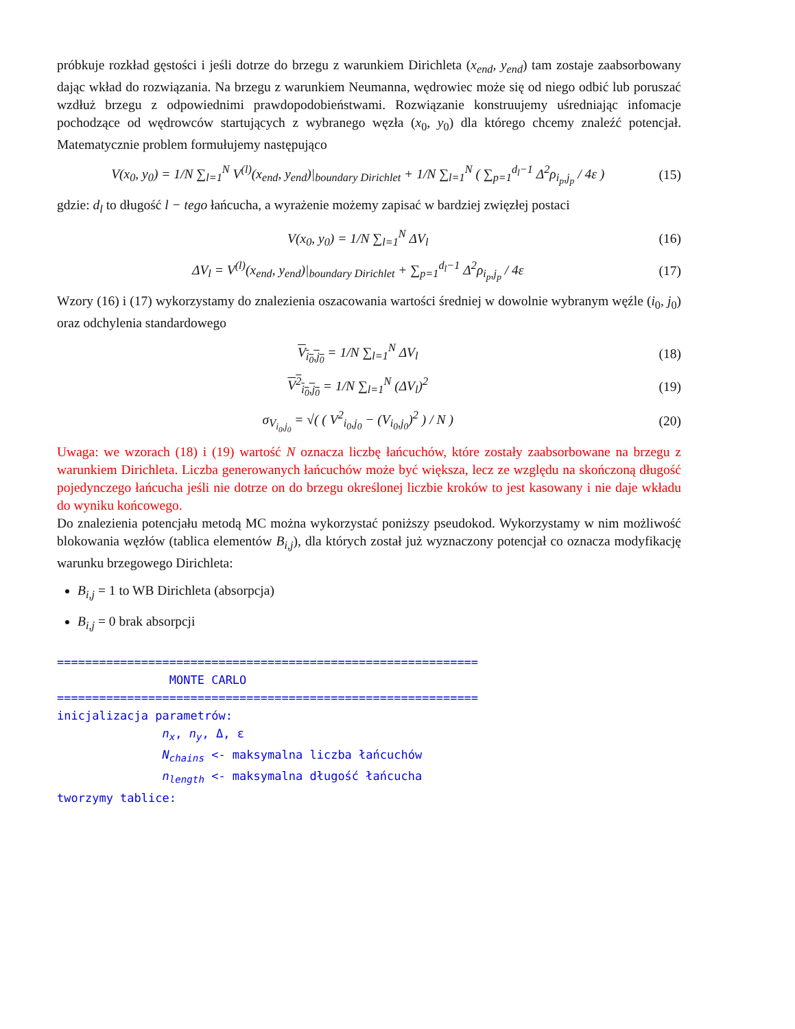próbkuje rozkład gęstości i jeśli dotrze do brzegu z warunkiem Dirichleta (x<sub>end</sub>, y<sub>end</sub>) tam zostaje zaabsorbowany dając wkład do rozwiązania. Na brzegu z warunkiem Neumanna, wędrowiec może się od niego odbić lub poruszać wzdłuż brzegu z odpowiednimi prawdopodobieństwami. Rozwiązanie konstruujemy uśredniając infomacje pochodzące od wędrowców startujących z wybranego węzła (x<sub>0</sub>, y<sub>0</sub>) dla którego chcemy znaleźć potencjał. Matematycznie problem formułujemy następująco
V(x<sub>0</sub>, y<sub>0</sub>) = 1/N ∑<sub>l=1</sub><sup>N</sup> V<sup>(l)</sup>(x<sub>end</sub>, y<sub>end</sub>)|<sub>boundary Dirichlet</sub> + 1/N ∑<sub>l=1</sub><sup>N</sup> ( ∑<sub>p=1</sub><sup>d<sub>l</sub>−1</sup> Δ<sup>2</sup>ρ<sub>i<sub>p</sub>,j<sub>p</sub></sub> / 4ε ) (15)
gdzie: d<sub>l</sub> to długość l − tego łańcucha, a wyrażenie możemy zapisać w bardziej zwięzłej postaci
V(x<sub>0</sub>, y<sub>0</sub>) = 1/N ∑<sub>l=1</sub><sup>N</sup> ΔV<sub>l</sub> (16)
ΔV<sub>l</sub> = V<sup>(l)</sup>(x<sub>end</sub>, y<sub>end</sub>)|<sub>boundary Dirichlet</sub> + ∑<sub>p=1</sub><sup>d<sub>l</sub>−1</sup> Δ<sup>2</sup>ρ<sub>i<sub>p</sub>,j<sub>p</sub></sub> / 4ε (17)
Wzory (16) i (17) wykorzystamy do znalezienia oszacowania wartości średniej w dowolnie wybranym węźle (i<sub>0</sub>, j<sub>0</sub>) oraz odchylenia standardowego
V<sub>i<sub>0</sub>,j<sub>0</sub></sub> = 1/N ∑<sub>l=1</sub><sup>N</sup> ΔV<sub>l</sub> (18)
V<sup>2</sup><sub>i<sub>0</sub>,j<sub>0</sub></sub> = 1/N ∑<sub>l=1</sub><sup>N</sup> (ΔV<sub>l</sub>)<sup>2</sup> (19)
σ<sub>V<sub>i<sub>0</sub>,j<sub>0</sub></sub></sub> = √( ( V<sup>2</sup><sub>i<sub>0</sub>,j<sub>0</sub></sub> − (V<sub>i<sub>0</sub>,j<sub>0</sub></sub>)<sup>2</sup> ) / N ) (20)
Uwaga: we wzorach (18) i (19) wartość N oznacza liczbę łańcuchów, które zostały zaabsorbowane na brzegu z warunkiem Dirichleta. Liczba generowanych łańcuchów może być większa, lecz ze względu na skończoną długość pojedynczego łańcucha jeśli nie dotrze on do brzegu określonej liczbie kroków to jest kasowany i nie daje wkładu do wyniku końcowego.
Do znalezienia potencjału metodą MC można wykorzystać poniższy pseudokod. Wykorzystamy w nim możliwość blokowania węzłów (tablica elementów B<sub>i,j</sub>), dla których został już wyznaczony potencjał co oznacza modyfikację warunku brzegowego Dirichleta:
B<sub>i,j</sub> = 1 to WB Dirichleta (absorpcja)
B<sub>i,j</sub> = 0 brak absorpcji
============================================================
                MONTE CARLO
============================================================
inicjalizacja parametrów:
               nx, ny, Δ, ε
               Nchains <- maksymalna liczba łańcuchów
               nlength <- maksymalna długość łańcucha
tworzymy tablice: